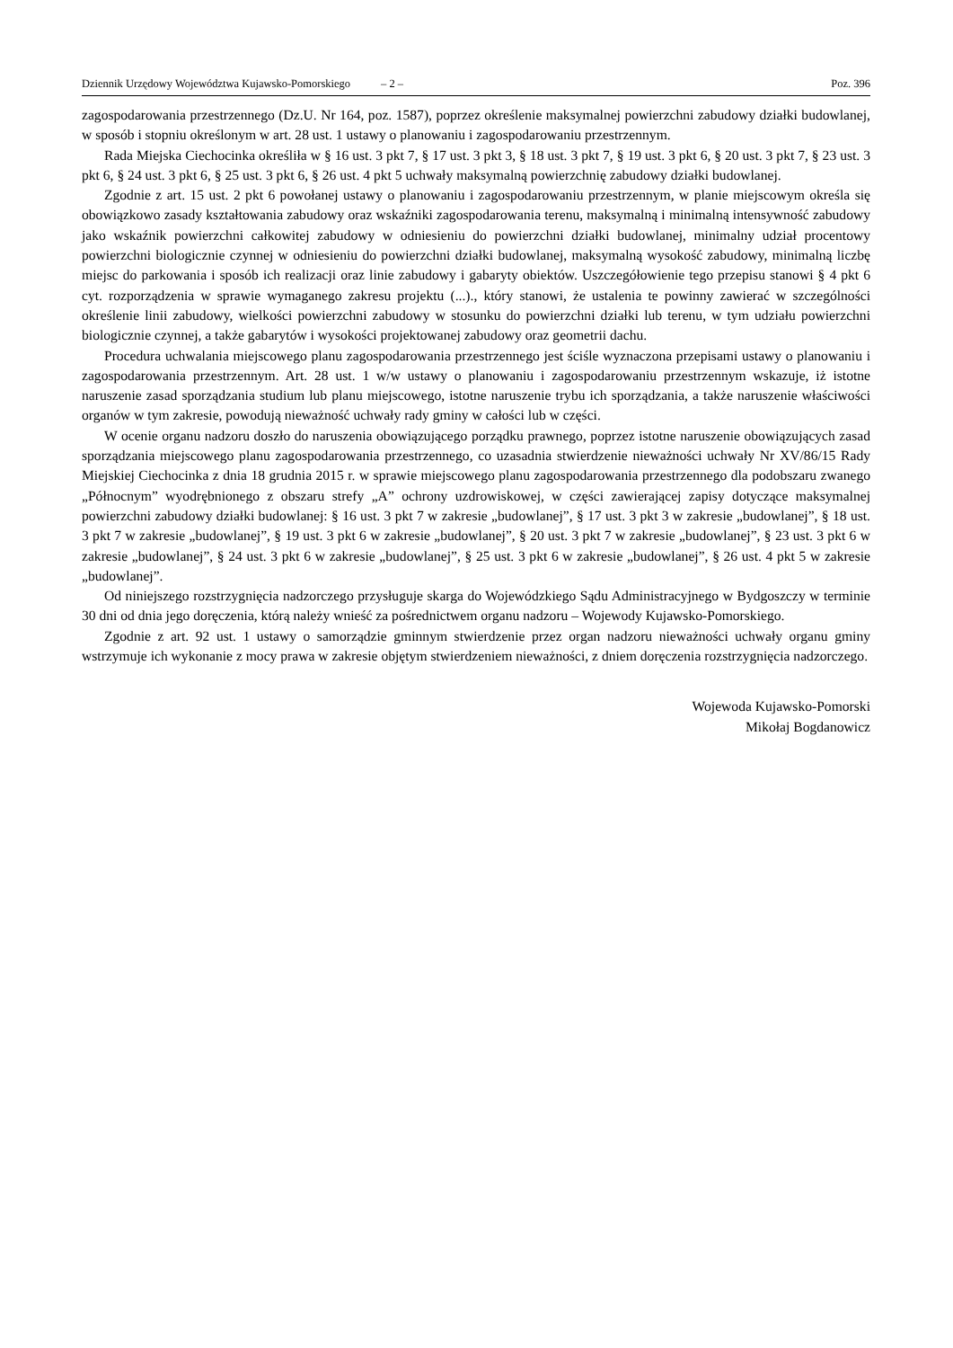Dziennik Urzędowy Województwa Kujawsko-Pomorskiego – 2 – Poz. 396
zagospodarowania przestrzennego (Dz.U. Nr 164, poz. 1587), poprzez określenie maksymalnej powierzchni zabudowy działki budowlanej, w sposób i stopniu określonym w art. 28 ust. 1 ustawy o planowaniu i zagospodarowaniu przestrzennym.
Rada Miejska Ciechocinka określiła w § 16 ust. 3 pkt 7, § 17 ust. 3 pkt 3, § 18 ust. 3 pkt 7, § 19 ust. 3 pkt 6, § 20 ust. 3 pkt 7, § 23 ust. 3 pkt 6, § 24 ust. 3 pkt 6, § 25 ust. 3 pkt 6, § 26 ust. 4 pkt 5 uchwały maksymalną powierzchnię zabudowy działki budowlanej.
Zgodnie z art. 15 ust. 2 pkt 6 powołanej ustawy o planowaniu i zagospodarowaniu przestrzennym, w planie miejscowym określa się obowiązkowo zasady kształtowania zabudowy oraz wskaźniki zagospodarowania terenu, maksymalną i minimalną intensywność zabudowy jako wskaźnik powierzchni całkowitej zabudowy w odniesieniu do powierzchni działki budowlanej, minimalny udział procentowy powierzchni biologicznie czynnej w odniesieniu do powierzchni działki budowlanej, maksymalną wysokość zabudowy, minimalną liczbę miejsc do parkowania i sposób ich realizacji oraz linie zabudowy i gabaryty obiektów. Uszczegółowienie tego przepisu stanowi § 4 pkt 6 cyt. rozporządzenia w sprawie wymaganego zakresu projektu (...)., który stanowi, że ustalenia te powinny zawierać w szczególności określenie linii zabudowy, wielkości powierzchni zabudowy w stosunku do powierzchni działki lub terenu, w tym udziału powierzchni biologicznie czynnej, a także gabarytów i wysokości projektowanej zabudowy oraz geometrii dachu.
Procedura uchwalania miejscowego planu zagospodarowania przestrzennego jest ściśle wyznaczona przepisami ustawy o planowaniu i zagospodarowania przestrzennym. Art. 28 ust. 1 w/w ustawy o planowaniu i zagospodarowaniu przestrzennym wskazuje, iż istotne naruszenie zasad sporządzania studium lub planu miejscowego, istotne naruszenie trybu ich sporządzania, a także naruszenie właściwości organów w tym zakresie, powodują nieważność uchwały rady gminy w całości lub w części.
W ocenie organu nadzoru doszło do naruszenia obowiązującego porządku prawnego, poprzez istotne naruszenie obowiązujących zasad sporządzania miejscowego planu zagospodarowania przestrzennego, co uzasadnia stwierdzenie nieważności uchwały Nr XV/86/15 Rady Miejskiej Ciechocinka z dnia 18 grudnia 2015 r. w sprawie miejscowego planu zagospodarowania przestrzennego dla podobszaru zwanego „Północnym” wyodrębnionego z obszaru strefy „A” ochrony uzdrowiskowej, w części zawierającej zapisy dotyczące maksymalnej powierzchni zabudowy działki budowlanej: § 16 ust. 3 pkt 7 w zakresie „budowlanej”, § 17 ust. 3 pkt 3 w zakresie „budowlanej”, § 18 ust. 3 pkt 7 w zakresie „budowlanej”, § 19 ust. 3 pkt 6 w zakresie „budowlanej”, § 20 ust. 3 pkt 7 w zakresie „budowlanej”, § 23 ust. 3 pkt 6 w zakresie „budowlanej”, § 24 ust. 3 pkt 6 w zakresie „budowlanej”, § 25 ust. 3 pkt 6 w zakresie „budowlanej”, § 26 ust. 4 pkt 5 w zakresie „budowlanej”.
Od niniejszego rozstrzygnięcia nadzorczego przysługuje skarga do Wojewódzkiego Sądu Administracyjnego w Bydgoszczy w terminie 30 dni od dnia jego doręczenia, którą należy wnieść za pośrednictwem organu nadzoru – Wojewody Kujawsko-Pomorskiego.
Zgodnie z art. 92 ust. 1 ustawy o samorządzie gminnym stwierdzenie przez organ nadzoru nieważności uchwały organu gminy wstrzymuje ich wykonanie z mocy prawa w zakresie objętym stwierdzeniem nieważności, z dniem doręczenia rozstrzygnięcia nadzorczego.
Wojewoda Kujawsko-Pomorski
Mikołaj Bogdanowicz